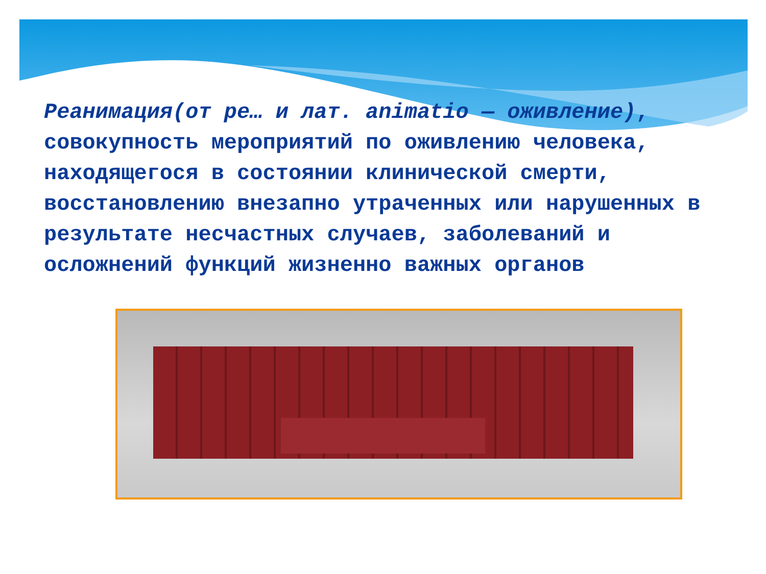Реанимация(от ре… и лат. animatio — оживление), совокупность мероприятий по оживлению человека, находящегося в состоянии клинической смерти, восстановлению внезапно утраченных или нарушенных в результате несчастных случаев, заболеваний и осложнений функций жизненно важных органов